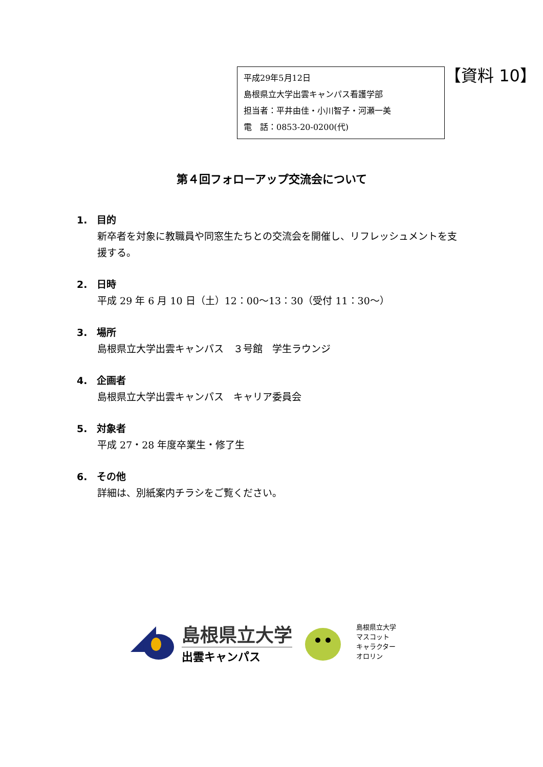平成29年5月12日
島根県立大学出雲キャンパス看護学部
担当者：平井由佳・小川智子・河瀬一美
電　話：0853-20-0200(代)
【資料 10】
第４回フォローアップ交流会について
1.　目的
新卒者を対象に教職員や同窓生たちとの交流会を開催し、リフレッシュメントを支援する。
2.　日時
平成 29 年 6 月 10 日（土）12：00～13：30（受付 11：30～）
3.　場所
島根県立大学出雲キャンパス　３号館　学生ラウンジ
4.　企画者
島根県立大学出雲キャンパス　キャリア委員会
5.　対象者
平成 27・28 年度卒業生・修了生
6.　その他
詳細は、別紙案内チラシをご覧ください。
島根県立大学
出雲キャンパス
島根県立大学
マスコット
キャラクター
オロリン